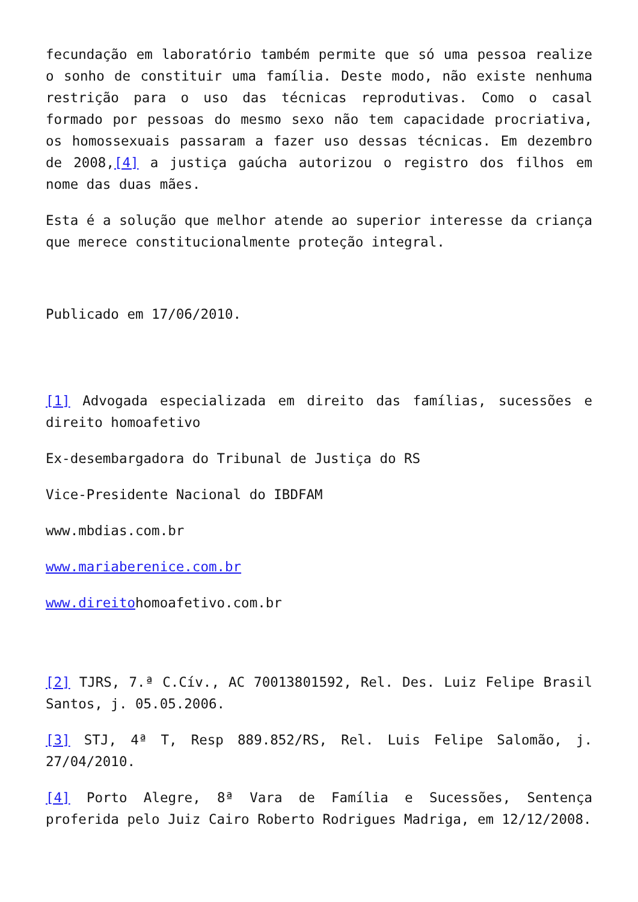fecundação em laboratório também permite que só uma pessoa realize o sonho de constituir uma família. Deste modo, não existe nenhuma restrição para o uso das técnicas reprodutivas. Como o casal formado por pessoas do mesmo sexo não tem capacidade procriativa, os homossexuais passaram a fazer uso dessas técnicas. Em dezembro de 2008,[4] a justiça gaúcha autorizou o registro dos filhos em nome das duas mães.
Esta é a solução que melhor atende ao superior interesse da criança que merece constitucionalmente proteção integral.
Publicado em 17/06/2010.
[1] Advogada especializada em direito das famílias, sucessões e direito homoafetivo
Ex-desembargadora do Tribunal de Justiça do RS
Vice-Presidente Nacional do IBDFAM
www.mbdias.com.br
www.mariaberenice.com.br
www.direitohomoafetivo.com.br
[2] TJRS, 7.ª C.Cív., AC 70013801592, Rel. Des. Luiz Felipe Brasil Santos, j. 05.05.2006.
[3] STJ, 4ª T, Resp 889.852/RS, Rel. Luis Felipe Salomão, j. 27/04/2010.
[4] Porto Alegre, 8ª Vara de Família e Sucessões, Sentença proferida pelo Juiz Cairo Roberto Rodrigues Madriga, em 12/12/2008.